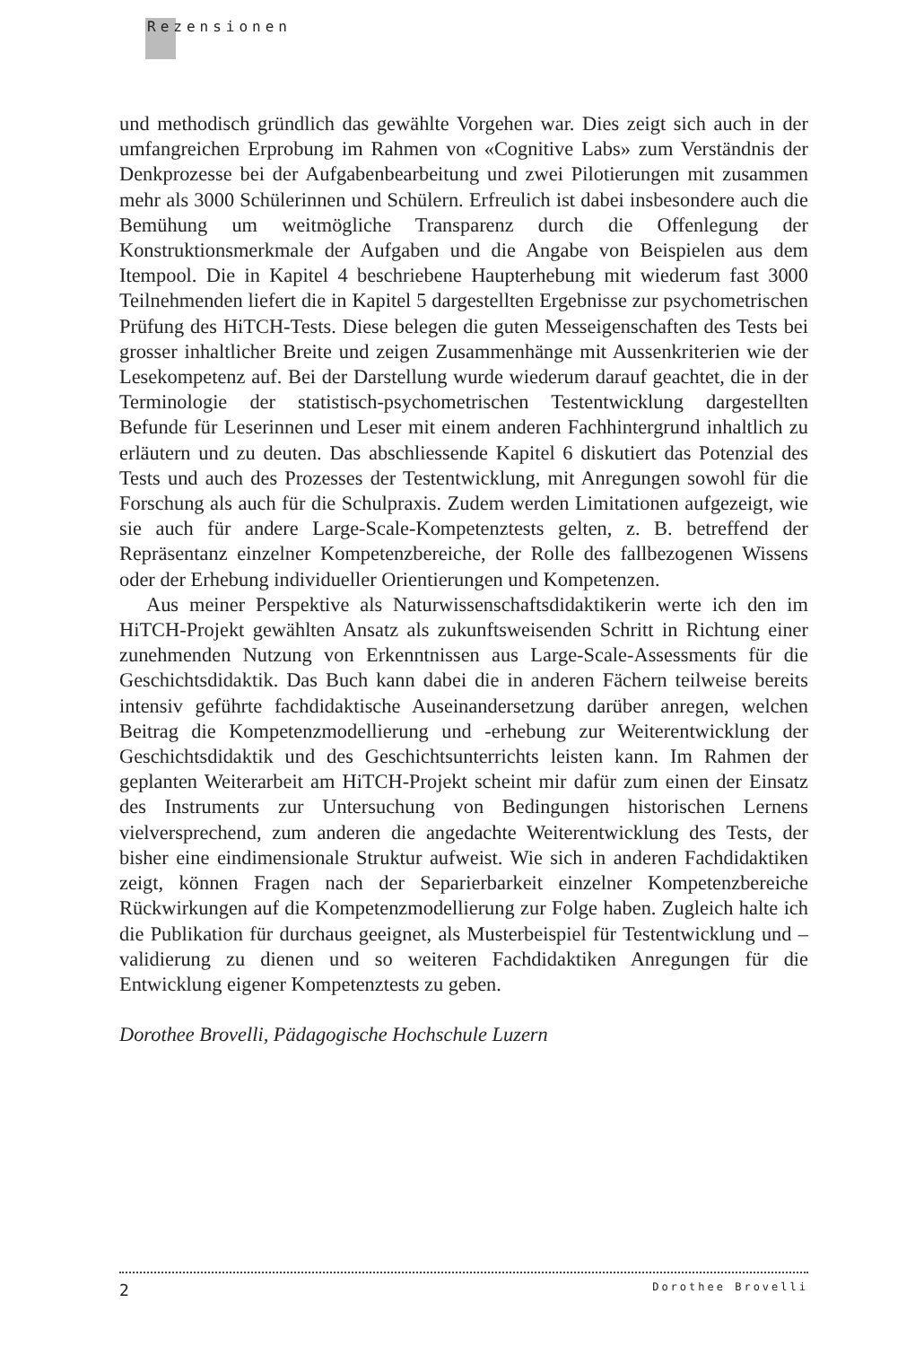Rezensionen
und methodisch gründlich das gewählte Vorgehen war. Dies zeigt sich auch in der umfangreichen Erprobung im Rahmen von «Cognitive Labs» zum Verständnis der Denkprozesse bei der Aufgabenbearbeitung und zwei Pilotierungen mit zusammen mehr als 3000 Schülerinnen und Schülern. Erfreulich ist dabei insbesondere auch die Bemühung um weitmögliche Transparenz durch die Offenlegung der Konstruktionsmerkmale der Aufgaben und die Angabe von Beispielen aus dem Itempool. Die in Kapitel 4 beschriebene Haupterhebung mit wiederum fast 3000 Teilnehmenden liefert die in Kapitel 5 dargestellten Ergebnisse zur psychometrischen Prüfung des HiTCH-Tests. Diese belegen die guten Messeigenschaften des Tests bei grosser inhaltlicher Breite und zeigen Zusammenhänge mit Aussenkriterien wie der Lesekompetenz auf. Bei der Darstellung wurde wiederum darauf geachtet, die in der Terminologie der statistisch-psychometrischen Testentwicklung dargestellten Befunde für Leserinnen und Leser mit einem anderen Fachhintergrund inhaltlich zu erläutern und zu deuten. Das abschliessende Kapitel 6 diskutiert das Potenzial des Tests und auch des Prozesses der Testentwicklung, mit Anregungen sowohl für die Forschung als auch für die Schulpraxis. Zudem werden Limitationen aufgezeigt, wie sie auch für andere Large-Scale-Kompetenztests gelten, z. B. betreffend der Repräsentanz einzelner Kompetenzbereiche, der Rolle des fallbezogenen Wissens oder der Erhebung individueller Orientierungen und Kompetenzen.
Aus meiner Perspektive als Naturwissenschaftsdidaktikerin werte ich den im HiTCH-Projekt gewählten Ansatz als zukunftsweisenden Schritt in Richtung einer zunehmenden Nutzung von Erkenntnissen aus Large-Scale-Assessments für die Geschichtsdidaktik. Das Buch kann dabei die in anderen Fächern teilweise bereits intensiv geführte fachdidaktische Auseinandersetzung darüber anregen, welchen Beitrag die Kompetenzmodellierung und -erhebung zur Weiterentwicklung der Geschichtsdidaktik und des Geschichtsunterrichts leisten kann. Im Rahmen der geplanten Weiterarbeit am HiTCH-Projekt scheint mir dafür zum einen der Einsatz des Instruments zur Untersuchung von Bedingungen historischen Lernens vielversprechend, zum anderen die angedachte Weiterentwicklung des Tests, der bisher eine eindimensionale Struktur aufweist. Wie sich in anderen Fachdidaktiken zeigt, können Fragen nach der Separierbarkeit einzelner Kompetenzbereiche Rückwirkungen auf die Kompetenzmodellierung zur Folge haben. Zugleich halte ich die Publikation für durchaus geeignet, als Musterbeispiel für Testentwicklung und –validierung zu dienen und so weiteren Fachdidaktiken Anregungen für die Entwicklung eigener Kompetenztests zu geben.
Dorothee Brovelli, Pädagogische Hochschule Luzern
2 Dorothee Brovelli